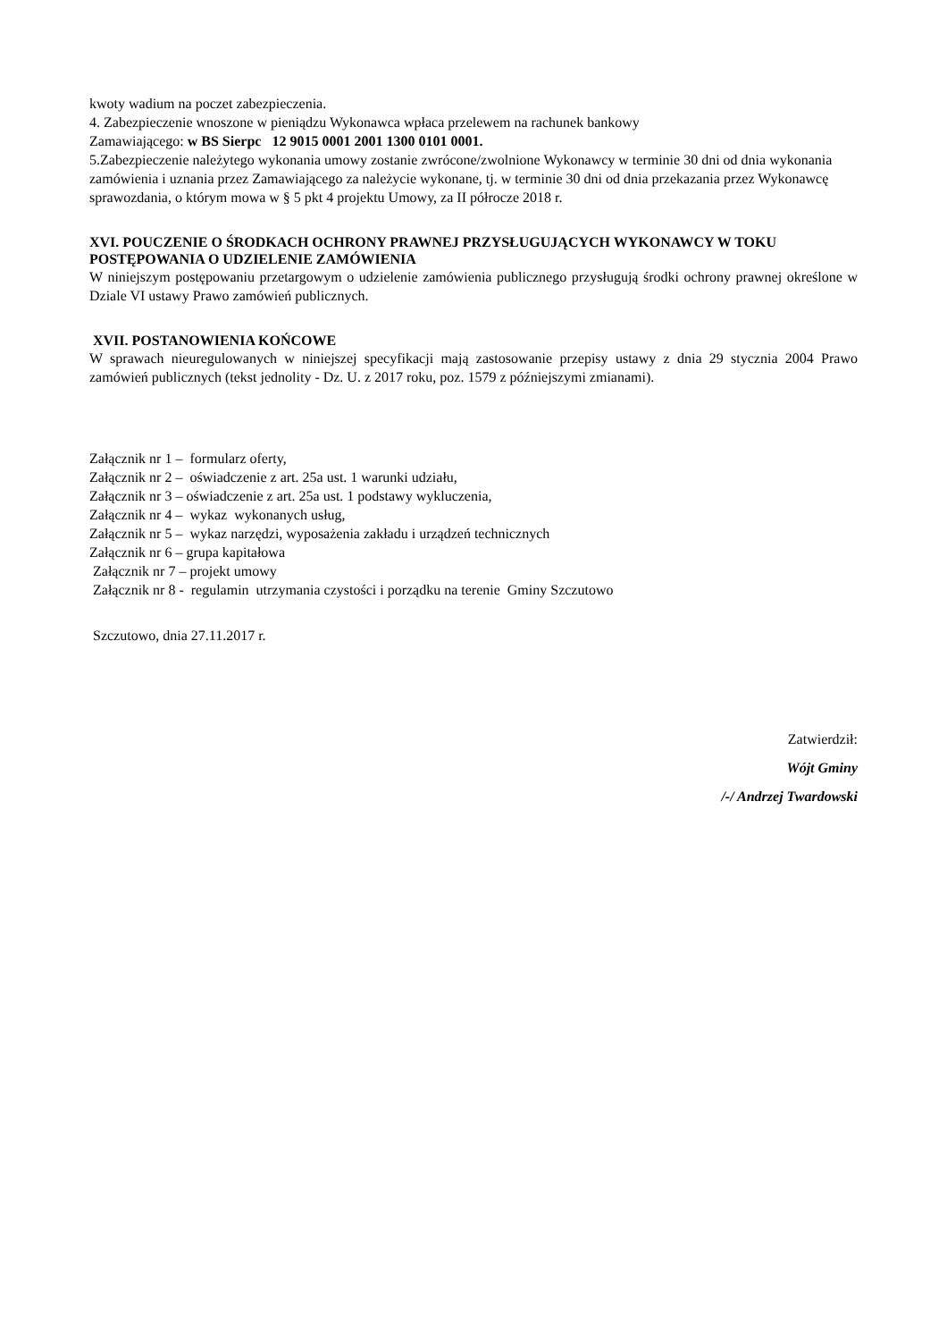kwoty wadium na poczet zabezpieczenia.
4. Zabezpieczenie wnoszone w pieniądzu Wykonawca wpłaca przelewem na rachunek bankowy
Zamawiającego: w BS Sierpc 12 9015 0001 2001 1300 0101 0001.
5.Zabezpieczenie należytego wykonania umowy zostanie zwrócone/zwolnione Wykonawcy w terminie 30 dni od dnia wykonania zamówienia i uznania przez Zamawiającego za należycie wykonane, tj. w terminie 30 dni od dnia przekazania przez Wykonawcę sprawozdania, o którym mowa w § 5 pkt 4 projektu Umowy, za II półrocze 2018 r.
XVI. POUCZENIE O ŚRODKACH OCHRONY PRAWNEJ PRZYSŁUGUJĄCYCH WYKONAWCY W TOKU POSTĘPOWANIA O UDZIELENIE ZAMÓWIENIA
W niniejszym postępowaniu przetargowym o udzielenie zamówienia publicznego przysługują środki ochrony prawnej określone w Dziale VI ustawy Prawo zamówień publicznych.
XVII. POSTANOWIENIA KOŃCOWE
W sprawach nieuregulowanych w niniejszej specyfikacji mają zastosowanie przepisy ustawy z dnia 29 stycznia 2004 Prawo zamówień publicznych (tekst jednolity - Dz. U. z 2017 roku, poz. 1579 z późniejszymi zmianami).
Załącznik nr 1 – formularz oferty,
Załącznik nr 2 – oświadczenie z art. 25a ust. 1 warunki udziału,
Załącznik nr 3 – oświadczenie z art. 25a ust. 1 podstawy wykluczenia,
Załącznik nr 4 – wykaz wykonanych usług,
Załącznik nr 5 – wykaz narzędzi, wyposażenia zakładu i urządzeń technicznych
Załącznik nr 6 – grupa kapitałowa
Załącznik nr 7 – projekt umowy
Załącznik nr 8 - regulamin utrzymania czystości i porządku na terenie Gminy Szczutowo
Szczutowo, dnia 27.11.2017 r.
Zatwierdził:
Wójt Gminy
/-/ Andrzej Twardowski